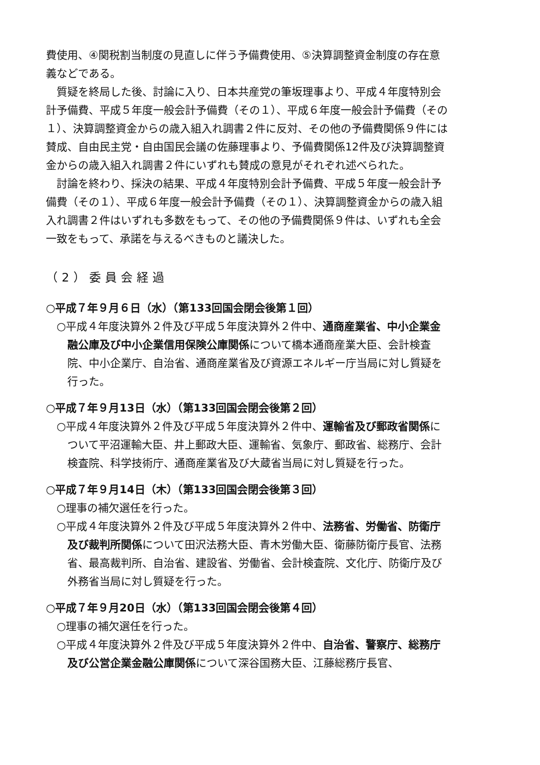費使用、④関税割当制度の見直しに伴う予備費使用、⑤決算調整資金制度の存在意義などである。
質疑を終局した後、討論に入り、日本共産党の筆坂理事より、平成４年度特別会計予備費、平成５年度一般会計予備費（その１）、平成６年度一般会計予備費（その１）、決算調整資金からの歳入組入れ調書２件に反対、その他の予備費関係９件には賛成、自由民主党・自由国民会議の佐藤理事より、予備費関係12件及び決算調整資金からの歳入組入れ調書２件にいずれも賛成の意見がそれぞれ述べられた。
討論を終わり、採決の結果、平成４年度特別会計予備費、平成５年度一般会計予備費（その１）、平成６年度一般会計予備費（その１）、決算調整資金からの歳入組入れ調書２件はいずれも多数をもって、その他の予備費関係９件は、いずれも全会一致をもって、承諾を与えるべきものと議決した。
（2）委員会経過
○平成７年９月６日（水）（第133回国会閉会後第１回）
○平成４年度決算外２件及び平成５年度決算外２件中、通商産業省、中小企業金融公庫及び中小企業信用保険公庫関係について橋本通商産業大臣、会計検査院、中小企業庁、自治省、通商産業省及び資源エネルギー庁当局に対し質疑を行った。
○平成７年９月13日（水）（第133回国会閉会後第２回）
○平成４年度決算外２件及び平成５年度決算外２件中、運輸省及び郵政省関係について平沼運輸大臣、井上郵政大臣、運輸省、気象庁、郵政省、総務庁、会計検査院、科学技術庁、通商産業省及び大蔵省当局に対し質疑を行った。
○平成７年９月14日（木）（第133回国会閉会後第３回）
○理事の補欠選任を行った。
○平成４年度決算外２件及び平成５年度決算外２件中、法務省、労働省、防衛庁及び裁判所関係について田沢法務大臣、青木労働大臣、衛藤防衛庁長官、法務省、最高裁判所、自治省、建設省、労働省、会計検査院、文化庁、防衛庁及び外務省当局に対し質疑を行った。
○平成７年９月20日（水）（第133回国会閉会後第４回）
○理事の補欠選任を行った。
○平成４年度決算外２件及び平成５年度決算外２件中、自治省、警察庁、総務庁及び公営企業金融公庫関係について深谷国務大臣、江藤総務庁長官、